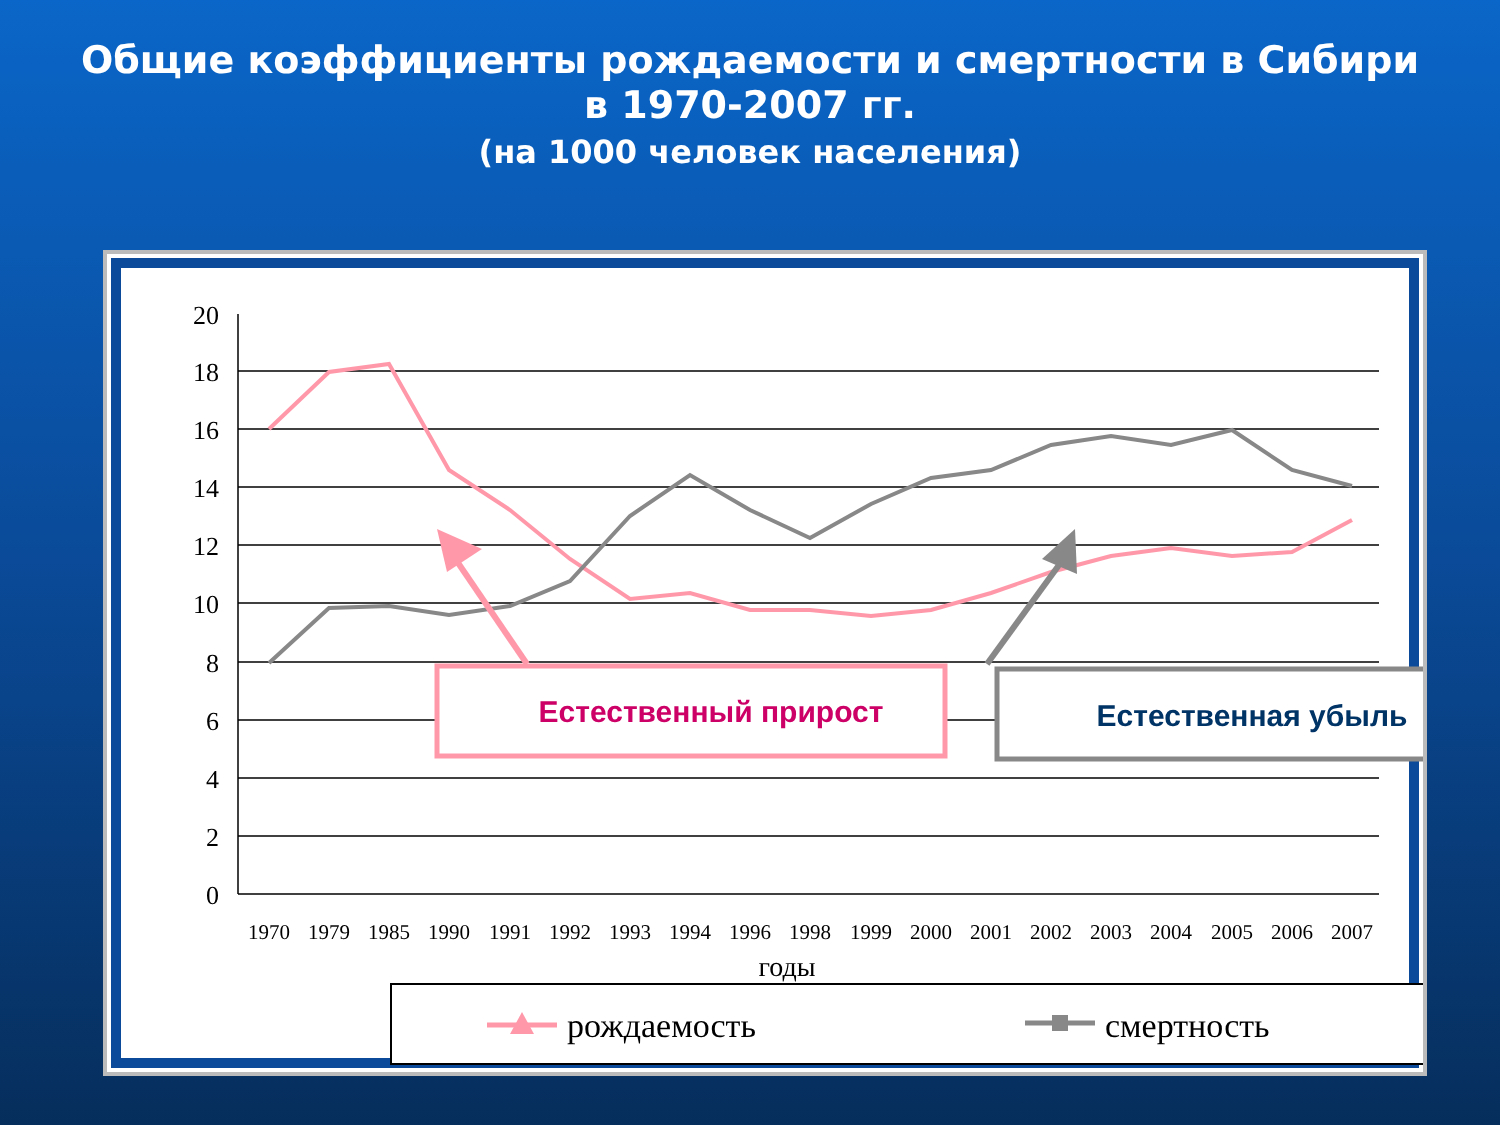Общие коэффициенты рождаемости и смертности в Сибири
в 1970-2007 гг.
(на 1000 человек населения)
20
18
16
14
12
10
8
6
4
2
0
1970
1979
1985
1990
1991
1992
1993
1994
1996
1998
1999
2000
2001
2002
2003
2004
2005
2006
2007
годы
Естественный прирост
Естественная убыль
рождаемость
смертность